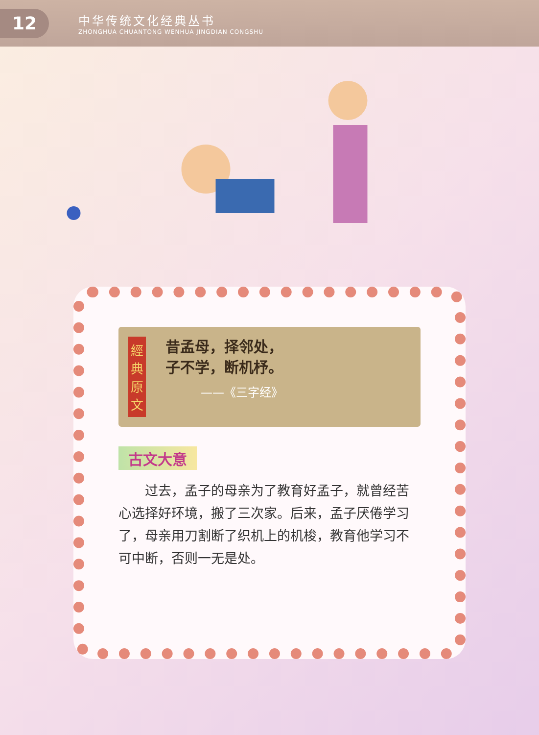12
中华传统文化经典丛书
ZHONGHUA CHUANTONG WENHUA JINGDIAN CONGSHU
經典原文
昔孟母，择邻处，
子不学，断机杼。
——《三字经》
古文大意
过去，孟子的母亲为了教育好孟子，就曾经苦心选择好环境，搬了三次家。后来，孟子厌倦学习了，母亲用刀割断了织机上的机梭，教育他学习不可中断，否则一无是处。